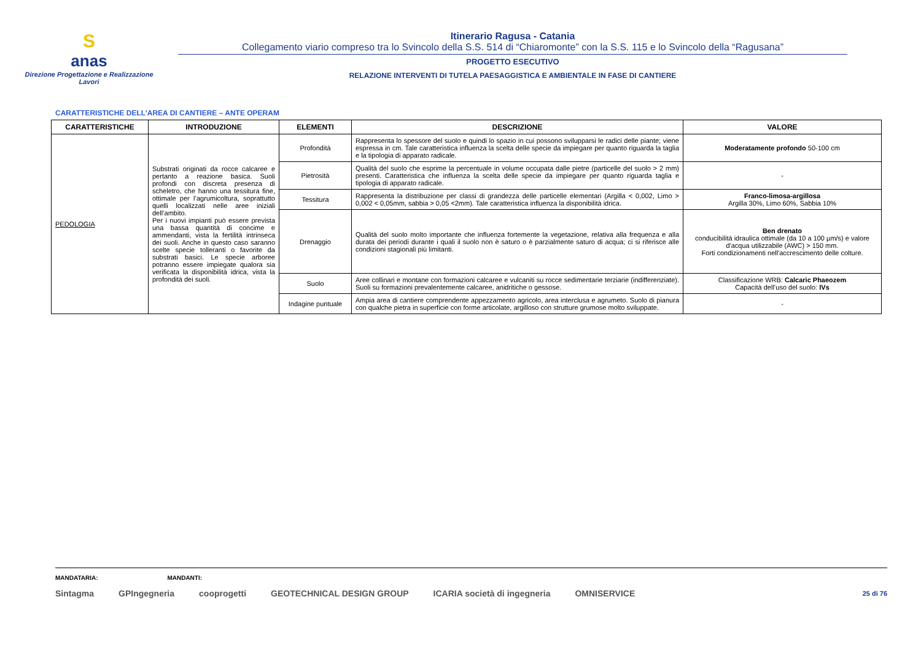S
anas
Direzione Progettazione e Realizzazione
Lavori
Itinerario Ragusa - Catania
Collegamento viario compreso tra lo Svincolo della S.S. 514 di “Chiaromonte” con la S.S. 115 e lo Svincolo della “Ragusana”
PROGETTO ESECUTIVO
RELAZIONE INTERVENTI DI TUTELA PAESAGGISTICA E AMBIENTALE IN FASE DI CANTIERE
CARATTERISTICHE DELL’AREA DI CANTIERE – ANTE OPERAM
| CARATTERISTICHE | INTRODUZIONE | ELEMENTI | DESCRIZIONE | VALORE |
| --- | --- | --- | --- | --- |
| PEDOLOGIA | Substrati originati da rocce calcaree e pertanto a reazione basica. Suoli profondi con discreta presenza di scheletro, che hanno una tessitura fine, ottimale per l’agrumicoltura, soprattutto quelli localizzati nelle aree iniziali dell’ambito. Per i nuovi impianti può essere prevista una bassa quantità di concime e ammendanti, vista la fertilità intrinseca dei suoli. Anche in questo caso saranno scelte specie tolleranti o favorite da substrati basici. Le specie arboree potranno essere impiegate qualora sia verificata la disponibilità idrica, vista la profondità dei suoli. | Profondità | Rappresenta lo spessore del suolo e quindi lo spazio in cui possono svilupparsi le radici delle piante; viene espressa in cm. Tale caratteristica influenza la scelta delle specie da impiegare per quanto riguarda la taglia e la tipologia di apparato radicale. | Moderatamente profondo 50-100 cm |
| | | Pietrosità | Qualità del suolo che esprime la percentuale in volume occupata dalle pietre (particelle del suolo > 2 mm) presenti. Caratteristica che influenza la scelta delle specie da impiegare per quanto riguarda taglia e tipologia di apparato radicale. | - |
| | | Tessitura | Rappresenta la distribuzione per classi di grandezza delle particelle elementari (Argilla < 0,002, Limo > 0,002 < 0,05mm, sabbia > 0,05 <2mm). Tale caratteristica influenza la disponibilità idrica. | Franco-limosa-argillosa Argilla 30%, Limo 60%, Sabbia 10% |
| | | Drenaggio | Qualità del suolo molto importante che influenza fortemente la vegetazione, relativa alla frequenza e alla durata dei periodi durante i quali il suolo non è saturo o è parzialmente saturo di acqua; ci si riferisce alle condizioni stagionali più limitanti. | Ben drenato conducibilità idraulica ottimale (da 10 a 100 µm/s) e valore d'acqua utilizzabile (AWC) > 150 mm. Forti condizionamenti nell'accrescimento delle colture. |
| | | Suolo | Aree collinari e montane con formazioni calcaree e vulcaniti su rocce sedimentarie terziarie (indifferenziate). Suoli su formazioni prevalentemente calcaree, anidritiche o gessose. | Classificazione WRB: Calcaric Phaeozem Capacità dell’uso del suolo: IVs |
| | | Indagine puntuale | Ampia area di cantiere comprendente appezzamento agricolo, area interclusa e agrumeto. Suolo di pianura con qualche pietra in superficie con forme articolate, argilloso con strutture grumose molto sviluppate. | - |
MANDATARIA: MANDANTI:
Sintagma GPIngegneria cooprogetti GEOTECHNICAL DESIGN GROUP ICARIA società di ingegneria OMNISERVICE 25 di 76